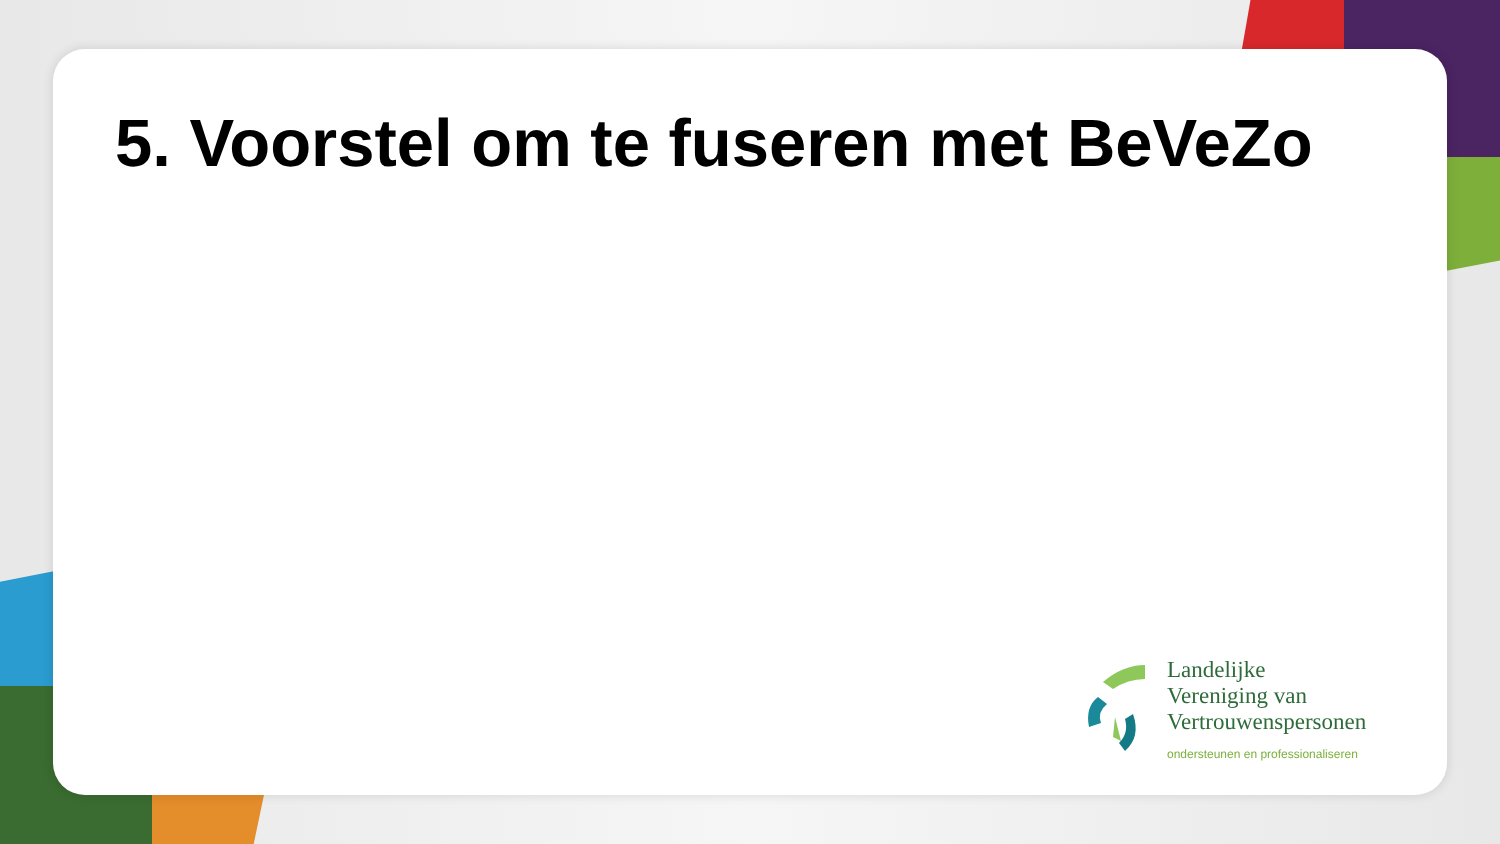5. Voorstel om te fuseren met BeVeZo
Landelijke
Vereniging van
Vertrouwenspersonen
ondersteunen en professionaliseren